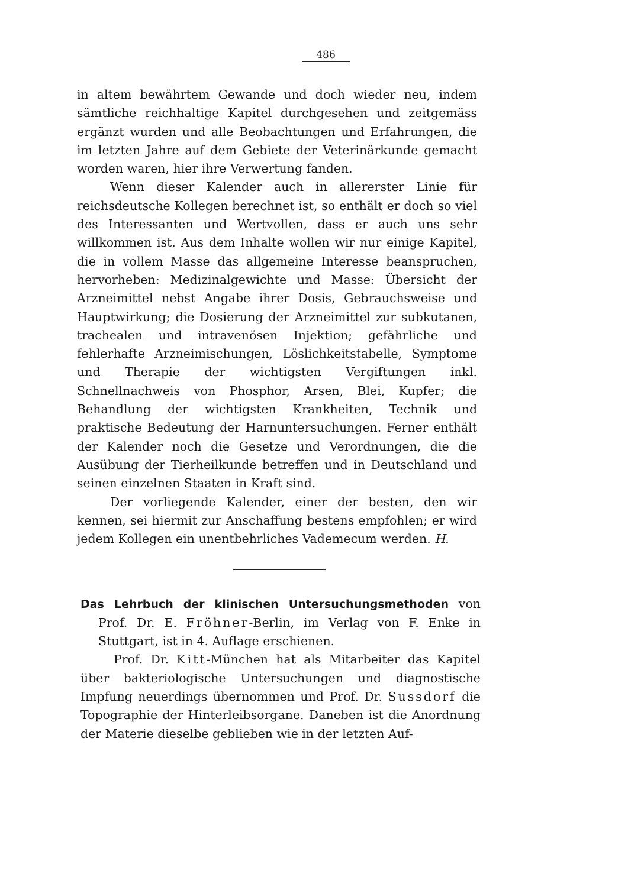486
in altem bewährtem Gewande und doch wieder neu, indem sämtliche reichhaltige Kapitel durchgesehen und zeitgemäss ergänzt wurden und alle Beobachtungen und Erfahrungen, die im letzten Jahre auf dem Gebiete der Veterinärkunde gemacht worden waren, hier ihre Verwertung fanden.
Wenn dieser Kalender auch in allererster Linie für reichsdeutsche Kollegen berechnet ist, so enthält er doch so viel des Interessanten und Wertvollen, dass er auch uns sehr willkommen ist. Aus dem Inhalte wollen wir nur einige Kapitel, die in vollem Masse das allgemeine Interesse beanspruchen, hervorheben: Medizinalgewichte und Masse: Übersicht der Arzneimittel nebst Angabe ihrer Dosis, Gebrauchsweise und Hauptwirkung; die Dosierung der Arzneimittel zur subkutanen, trachealen und intravenösen Injektion; gefährliche und fehlerhafte Arzneimischungen, Löslichkeitstabelle, Symptome und Therapie der wichtigsten Vergiftungen inkl. Schnellnachweis von Phosphor, Arsen, Blei, Kupfer; die Behandlung der wichtigsten Krankheiten, Technik und praktische Bedeutung der Harnuntersuchungen. Ferner enthält der Kalender noch die Gesetze und Verordnungen, die die Ausübung der Tierheilkunde betreffen und in Deutschland und seinen einzelnen Staaten in Kraft sind.
Der vorliegende Kalender, einer der besten, den wir kennen, sei hiermit zur Anschaffung bestens empfohlen; er wird jedem Kollegen ein unentbehrliches Vademecum werden. H.
Das Lehrbuch der klinischen Untersuchungsmethoden von Prof. Dr. E. Fröhner-Berlin, im Verlag von F. Enke in Stuttgart, ist in 4. Auflage erschienen.
Prof. Dr. Kitt-München hat als Mitarbeiter das Kapitel über bakteriologische Untersuchungen und diagnostische Impfung neuerdings übernommen und Prof. Dr. Sussdorf die Topographie der Hinterleibsorgane. Daneben ist die Anordnung der Materie dieselbe geblieben wie in der letzten Auf-